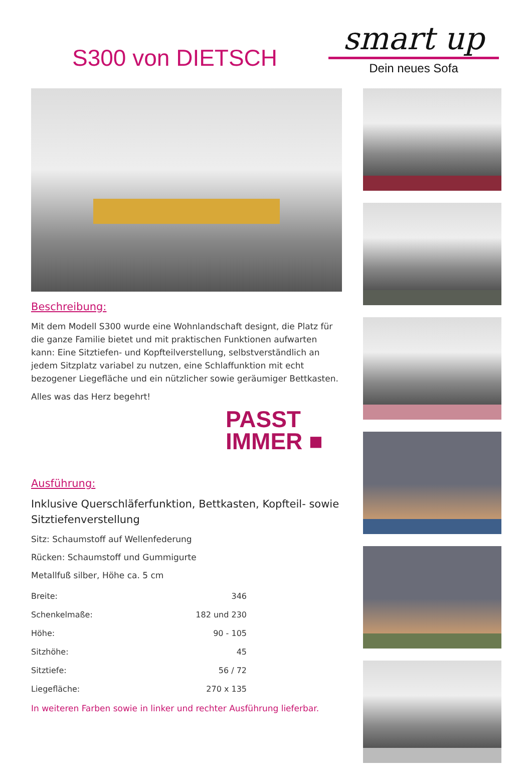smart up
Dein neues Sofa
S300 von DIETSCH
Beschreibung:
Mit dem Modell S300 wurde eine Wohnlandschaft designt, die Platz für die ganze Familie bietet und mit praktischen Funktionen aufwarten kann: Eine Sitztiefen- und Kopfteilverstellung, selbstverständlich an jedem Sitzplatz variabel zu nutzen, eine Schlaffunktion mit echt bezogener Liegefläche und ein nützlicher sowie geräumiger Bettkasten.
Alles was das Herz begehrt!
PASST
IMMER ■
Ausführung:
Inklusive Querschläferfunktion, Bettkasten, Kopfteil- sowie Sitztiefenverstellung
Sitz: Schaumstoff auf Wellenfederung
Rücken: Schaumstoff und Gummigurte
Metallfuß silber, Höhe ca. 5 cm
| Breite: | 346 |
| Schenkelmaße: | 182 und 230 |
| Höhe: | 90 - 105 |
| Sitzhöhe: | 45 |
| Sitztiefe: | 56 / 72 |
| Liegefläche: | 270 x 135 |
In weiteren Farben sowie in linker und rechter Ausführung lieferbar.